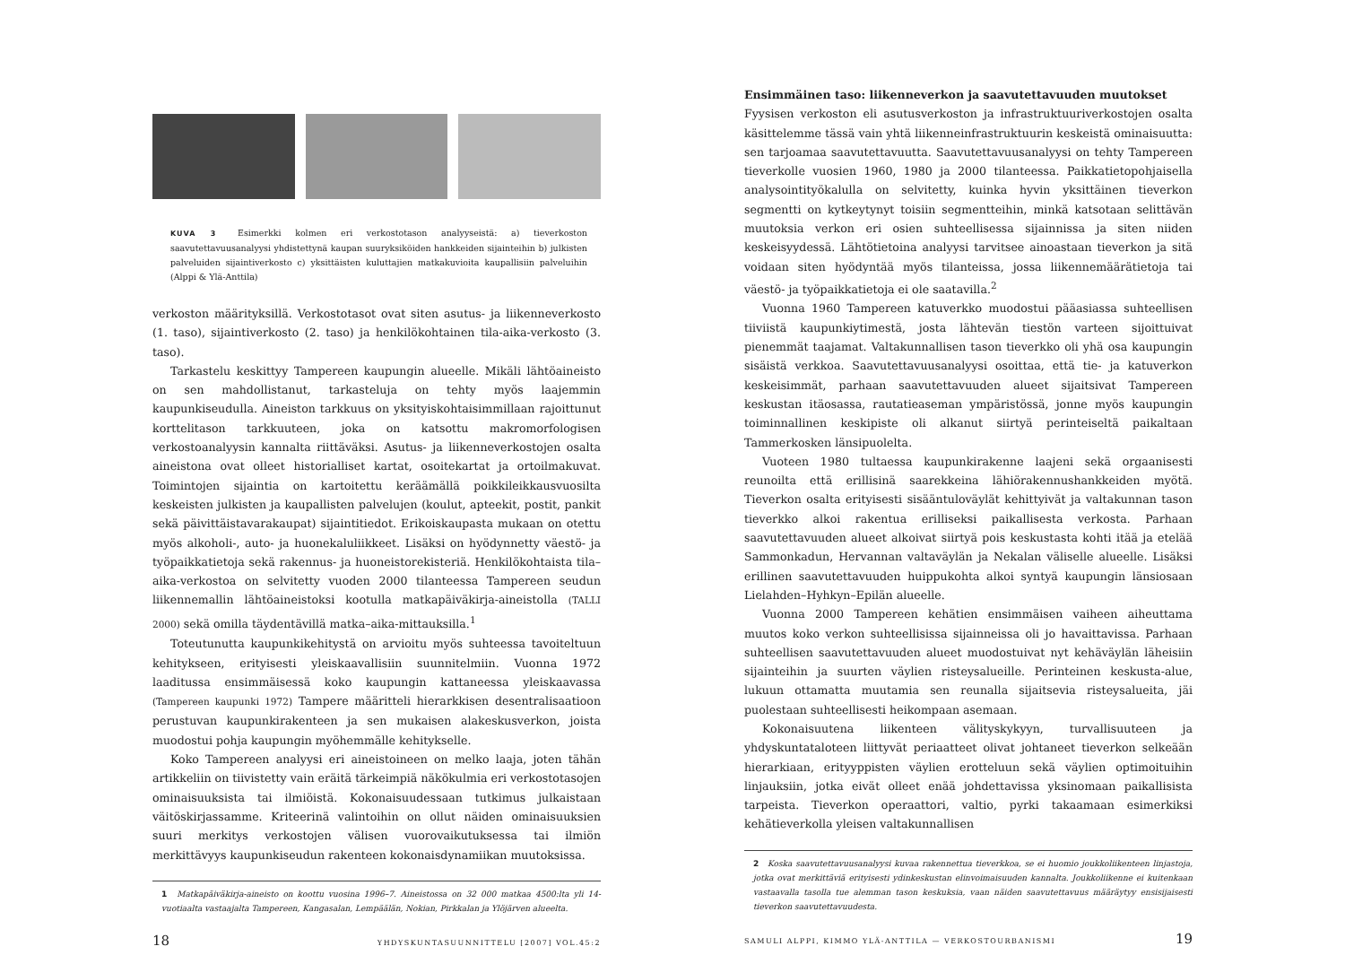KUVA 3 Esimerkki kolmen eri verkostotason analyyseistä: a) tieverkoston saavutettavuusanalyysi yhdistettynä kaupan suuryksiköiden hankkeiden sijainteihin b) julkisten palveluiden sijaintiverkosto c) yksittäisten kuluttajien matkakuvioita kaupallisiin palveluihin (Alppi & Ylä-Anttila)
verkoston määrityksillä. Verkostotasot ovat siten asutus- ja liikenneverkosto (1. taso), sijaintiverkosto (2. taso) ja henkilökohtainen tila-aika-verkosto (3. taso).
Tarkastelu keskittyy Tampereen kaupungin alueelle. Mikäli lähtöaineisto on sen mahdollistanut, tarkasteluja on tehty myös laajemmin kaupunkiseudulla. Aineiston tarkkuus on yksityiskohtaisimmillaan rajoittunut korttelitason tarkkuuteen, joka on katsottu makromorfologisen verkostoanalyysin kannalta riittäväksi. Asutus- ja liikenneverkostojen osalta aineistona ovat olleet historialliset kartat, osoitekartat ja ortoilmakuvat. Toimintojen sijaintia on kartoitettu keräämällä poikkileikkausvuosilta keskeisten julkisten ja kaupallisten palvelujen (koulut, apteekit, postit, pankit sekä päivittäistavarakaupat) sijaintitiedot. Erikoiskaupasta mukaan on otettu myös alkoholi-, auto- ja huonekaluliikkeet. Lisäksi on hyödynnetty väestö- ja työpaikkatietoja sekä rakennus- ja huoneistorekisteriä. Henkilökohtaista tila–aika-verkostoa on selvitetty vuoden 2000 tilanteessa Tampereen seudun liikennemallin lähtöaineistoksi kootulla matkapäiväkirja-aineistolla (TALLI 2000) sekä omilla täydentävillä matka–aika-mittauksilla.<sup>1</sup>
Toteutunutta kaupunkikehitystä on arvioitu myös suhteessa tavoiteltuun kehitykseen, erityisesti yleiskaavallisiin suunnitelmiin. Vuonna 1972 laaditussa ensimmäisessä koko kaupungin kattaneessa yleiskaavassa (Tampereen kaupunki 1972) Tampere määritteli hierarkkisen desentralisaatioon perustuvan kaupunkirakenteen ja sen mukaisen alakeskusverkon, joista muodostui pohja kaupungin myöhemmälle kehitykselle.
Koko Tampereen analyysi eri aineistoineen on melko laaja, joten tähän artikkeliin on tiivistetty vain eräitä tärkeimpiä näkökulmia eri verkostotasojen ominaisuuksista tai ilmiöistä. Kokonaisuudessaan tutkimus julkaistaan väitöskirjassamme. Kriteerinä valintoihin on ollut näiden ominaisuuksien suuri merkitys verkostojen välisen vuorovaikutuksessa tai ilmiön merkittävyys kaupunkiseudun rakenteen kokonaisdynamiikan muutoksissa.
1 Matkapäiväkirja-aineisto on koottu vuosina 1996–7. Aineistossa on 32 000 matkaa 4500:lta yli 14-vuotiaalta vastaajalta Tampereen, Kangasalan, Lempäälän, Nokian, Pirkkalan ja Ylöjärven alueelta.
18 YHDYSKUNTASUUNNITTELU [2007] VOL.45:2
Ensimmäinen taso: liikenneverkon ja saavutettavuuden muutokset
Fyysisen verkoston eli asutusverkoston ja infrastruktuuriverkostojen osalta käsittelemme tässä vain yhtä liikenneinfrastruktuurin keskeistä ominaisuutta: sen tarjoamaa saavutettavuutta. Saavutettavuusanalyysi on tehty Tampereen tieverkolle vuosien 1960, 1980 ja 2000 tilanteessa. Paikkatietopohjaisella analysointityökalulla on selvitetty, kuinka hyvin yksittäinen tieverkon segmentti on kytkeytynyt toisiin segmentteihin, minkä katsotaan selittävän muutoksia verkon eri osien suhteellisessa sijainnissa ja siten niiden keskeisyydessä. Lähtötietoina analyysi tarvitsee ainoastaan tieverkon ja sitä voidaan siten hyödyntää myös tilanteissa, jossa liikennemäärätietoja tai väestö- ja työpaikkatietoja ei ole saatavilla.<sup>2</sup>
Vuonna 1960 Tampereen katuverkko muodostui pääasiassa suhteellisen tiiviistä kaupunkiytimestä, josta lähtevän tiestön varteen sijoittuivat pienemmät taajamat. Valtakunnallisen tason tieverkko oli yhä osa kaupungin sisäistä verkkoa. Saavutettavuusanalyysi osoittaa, että tie- ja katuverkon keskeisimmät, parhaan saavutettavuuden alueet sijaitsivat Tampereen keskustan itäosassa, rautatieaseman ympäristössä, jonne myös kaupungin toiminnallinen keskipiste oli alkanut siirtyä perinteiseltä paikaltaan Tammerkosken länsipuolelta.
Vuoteen 1980 tultaessa kaupunkirakenne laajeni sekä orgaanisesti reunoilta että erillisinä saarekkeina lähiörakennushankkeiden myötä. Tieverkon osalta erityisesti sisääntuloväylät kehittyivät ja valtakunnan tason tieverkko alkoi rakentua erilliseksi paikallisesta verkosta. Parhaan saavutettavuuden alueet alkoivat siirtyä pois keskustasta kohti itää ja etelää Sammonkadun, Hervannan valtaväylän ja Nekalan väliselle alueelle. Lisäksi erillinen saavutettavuuden huippukohta alkoi syntyä kaupungin länsiosaan Lielahden–Hyhkyn–Epilän alueelle.
Vuonna 2000 Tampereen kehätien ensimmäisen vaiheen aiheuttama muutos koko verkon suhteellisissa sijainneissa oli jo havaittavissa. Parhaan suhteellisen saavutettavuuden alueet muodostuivat nyt kehäväylän läheisiin sijainteihin ja suurten väylien risteysalueille. Perinteinen keskusta-alue, lukuun ottamatta muutamia sen reunalla sijaitsevia risteysalueita, jäi puolestaan suhteellisesti heikompaan asemaan.
Kokonaisuutena liikenteen välityskykyyn, turvallisuuteen ja yhdyskuntataloteen liittyvät periaatteet olivat johtaneet tieverkon selkeään hierarkiaan, erityyppisten väylien erotteluun sekä väylien optimoituihin linjauksiin, jotka eivät olleet enää johdettavissa yksinomaan paikallisista tarpeista. Tieverkon operaattori, valtio, pyrki takaamaan esimerkiksi kehätieverkolla yleisen valtakunnallisen
2 Koska saavutettavuusanalyysi kuvaa rakennettua tieverkkoa, se ei huomio joukkoliikenteen linjastoja, jotka ovat merkittäviä erityisesti ydinkeskustan elinvoimaisuuden kannalta. Joukkoliikenne ei kuitenkaan vastaavalla tasolla tue alemman tason keskuksia, vaan näiden saavutettavuus määräytyy ensisijaisesti tieverkon saavutettavuudesta.
SAMULI ALPPI, KIMMO YLÄ-ANTTILA — VERKOSTOURBANISMI 19